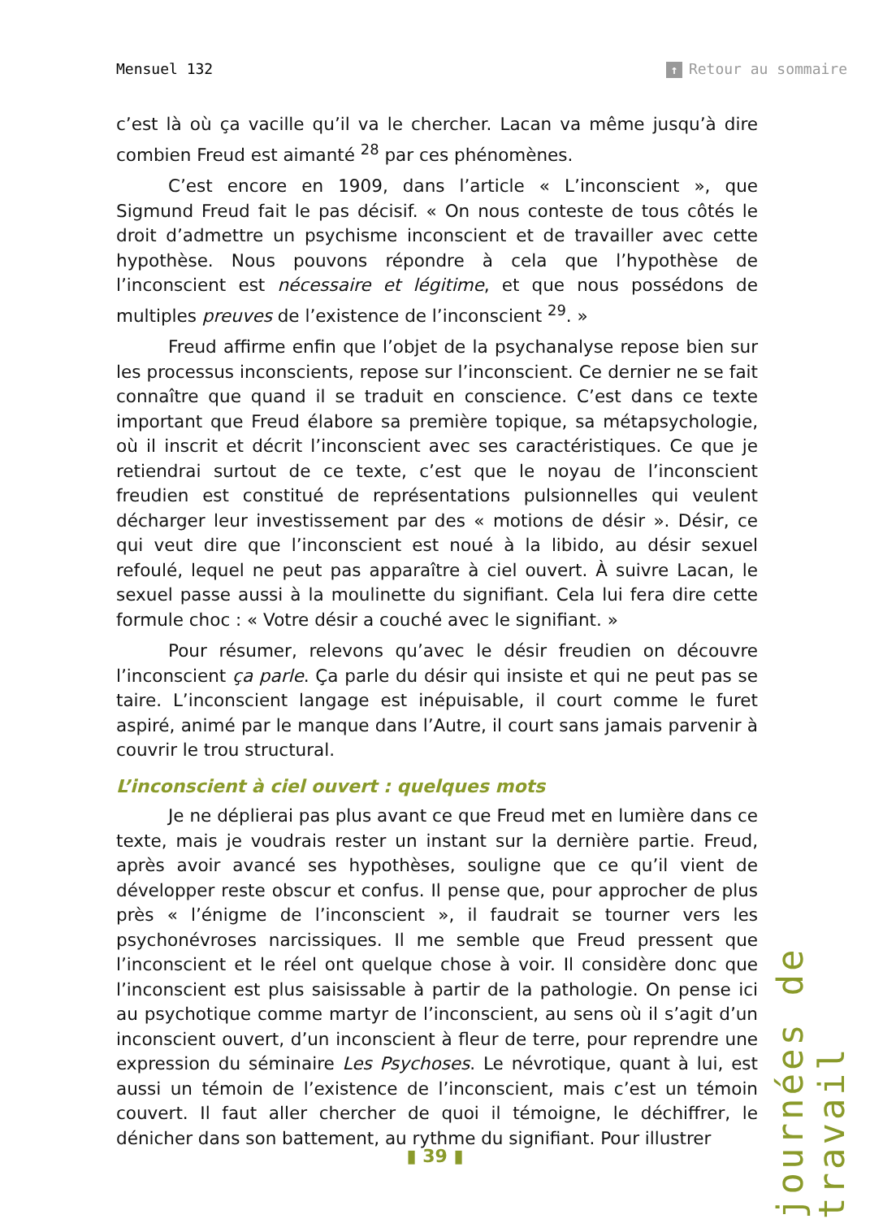Mensuel 132 ↑ Retour au sommaire
c’est là où ça vacille qu’il va le chercher. Lacan va même jusqu’à dire combien Freud est aimanté <sup>28</sup> par ces phénomènes.
C’est encore en 1909, dans l’article « L’inconscient », que Sigmund Freud fait le pas décisif. « On nous conteste de tous côtés le droit d’admettre un psychisme inconscient et de travailler avec cette hypothèse. Nous pouvons répondre à cela que l’hypothèse de l’inconscient est nécessaire et légitime, et que nous possédons de multiples preuves de l’existence de l’inconscient <sup>29</sup>. »
Freud affirme enfin que l’objet de la psychanalyse repose bien sur les processus inconscients, repose sur l’inconscient. Ce dernier ne se fait connaître que quand il se traduit en conscience. C’est dans ce texte important que Freud élabore sa première topique, sa métapsychologie, où il inscrit et décrit l’inconscient avec ses caractéristiques. Ce que je retiendrai surtout de ce texte, c’est que le noyau de l’inconscient freudien est constitué de représentations pulsionnelles qui veulent décharger leur investissement par des « motions de désir ». Désir, ce qui veut dire que l’inconscient est noué à la libido, au désir sexuel refoulé, lequel ne peut pas apparaître à ciel ouvert. À suivre Lacan, le sexuel passe aussi à la moulinette du signifiant. Cela lui fera dire cette formule choc : « Votre désir a couché avec le signifiant. »
Pour résumer, relevons qu’avec le désir freudien on découvre l’inconscient ça parle. Ça parle du désir qui insiste et qui ne peut pas se taire. L’inconscient langage est inépuisable, il court comme le furet aspiré, animé par le manque dans l’Autre, il court sans jamais parvenir à couvrir le trou structural.
L’inconscient à ciel ouvert : quelques mots
Je ne déplierai pas plus avant ce que Freud met en lumière dans ce texte, mais je voudrais rester un instant sur la dernière partie. Freud, après avoir avancé ses hypothèses, souligne que ce qu’il vient de développer reste obscur et confus. Il pense que, pour approcher de plus près « l’énigme de l’inconscient », il faudrait se tourner vers les psychonévroses narcissiques. Il me semble que Freud pressent que l’inconscient et le réel ont quelque chose à voir. Il considère donc que l’inconscient est plus saisissable à partir de la pathologie. On pense ici au psychotique comme martyr de l’inconscient, au sens où il s’agit d’un inconscient ouvert, d’un inconscient à fleur de terre, pour reprendre une expression du séminaire Les Psychoses. Le névrotique, quant à lui, est aussi un témoin de l’existence de l’inconscient, mais c’est un témoin couvert. Il faut aller chercher de quoi il témoigne, le déchiffrer, le dénicher dans son battement, au rythme du signifiant. Pour illustrer
journées de travail
▮ 39 ▮